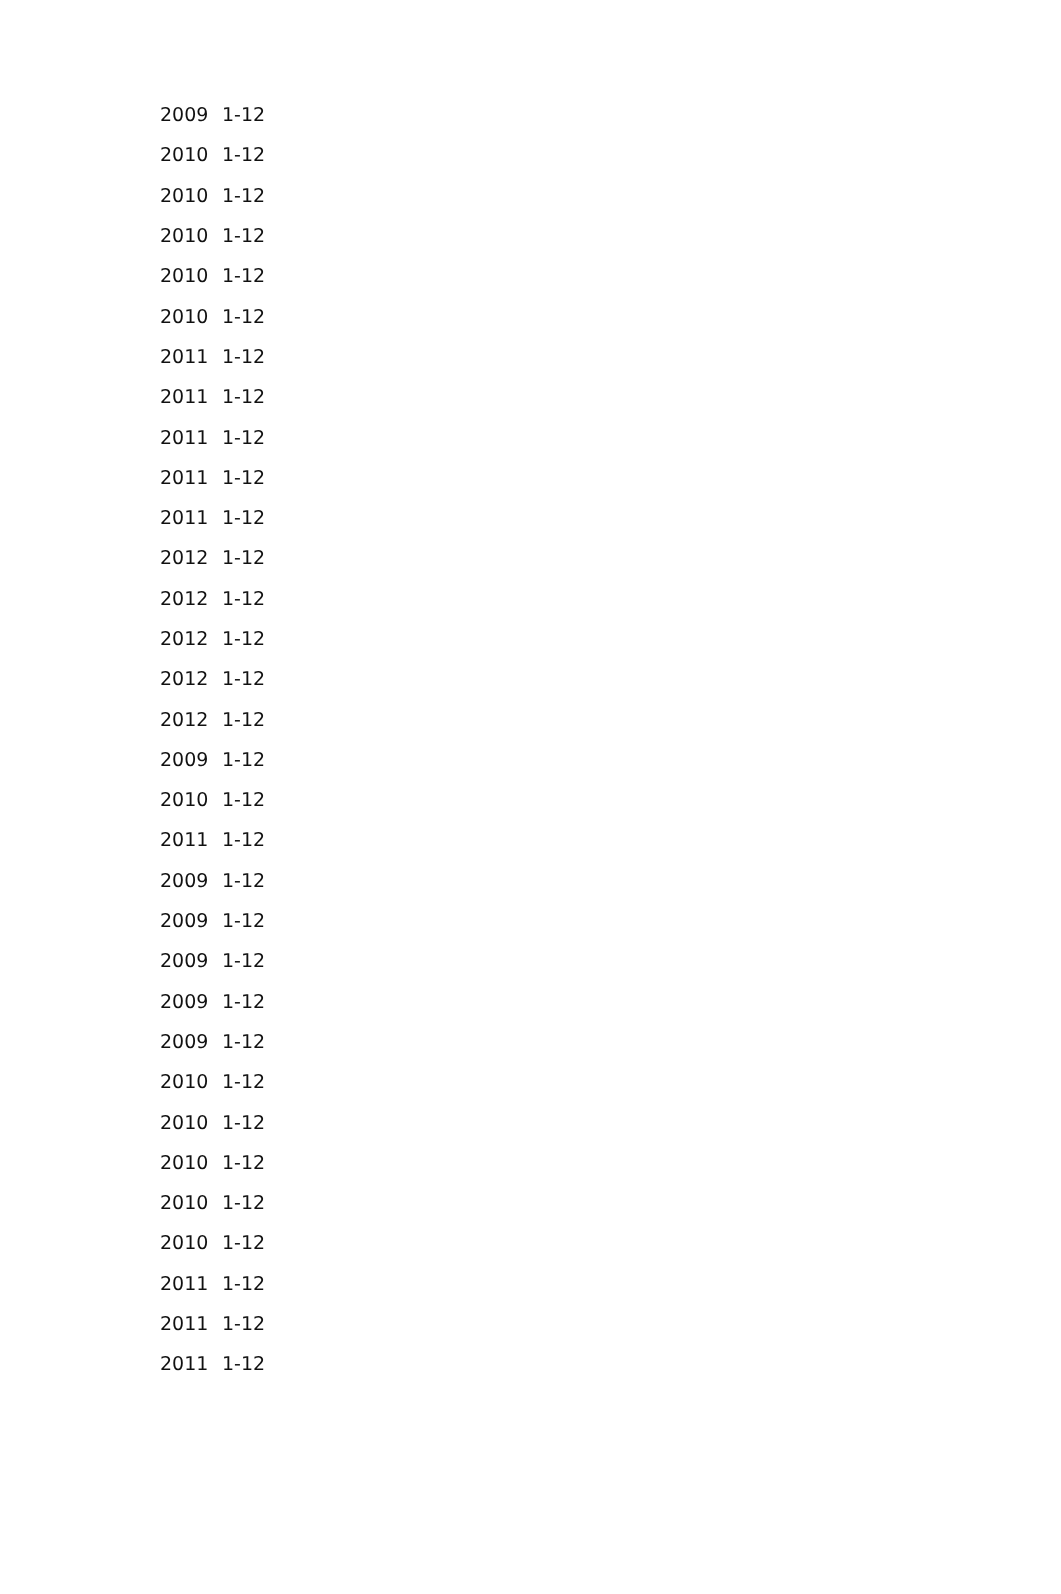| 2009 | 1-12 |
| 2010 | 1-12 |
| 2010 | 1-12 |
| 2010 | 1-12 |
| 2010 | 1-12 |
| 2010 | 1-12 |
| 2011 | 1-12 |
| 2011 | 1-12 |
| 2011 | 1-12 |
| 2011 | 1-12 |
| 2011 | 1-12 |
| 2012 | 1-12 |
| 2012 | 1-12 |
| 2012 | 1-12 |
| 2012 | 1-12 |
| 2012 | 1-12 |
| 2009 | 1-12 |
| 2010 | 1-12 |
| 2011 | 1-12 |
| 2009 | 1-12 |
| 2009 | 1-12 |
| 2009 | 1-12 |
| 2009 | 1-12 |
| 2009 | 1-12 |
| 2010 | 1-12 |
| 2010 | 1-12 |
| 2010 | 1-12 |
| 2010 | 1-12 |
| 2010 | 1-12 |
| 2011 | 1-12 |
| 2011 | 1-12 |
| 2011 | 1-12 |